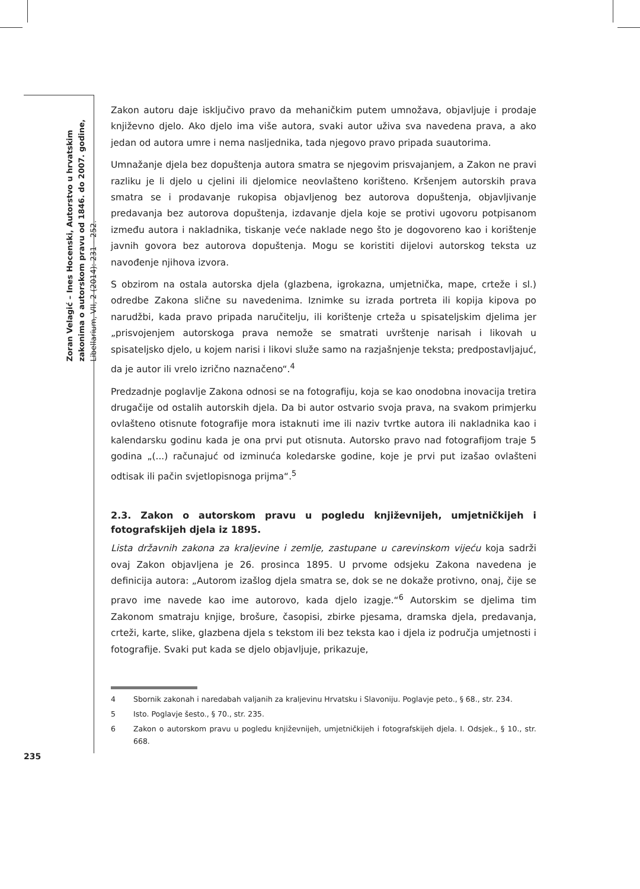Zoran Velagić – Ines Hocenski, Autorstvo u hrvatskim zakonima o autorskom pravu od 1846. do 2007. godine, Libellarium, VII, 2 (2014): 231 – 252.
235
Zakon autoru daje isključivo pravo da mehaničkim putem umnožava, objavljuje i prodaje književno djelo. Ako djelo ima više autora, svaki autor uživa sva navedena prava, a ako jedan od autora umre i nema nasljednika, tada njegovo pravo pripada suautorima.
Umnažanje djela bez dopuštenja autora smatra se njegovim prisvajanjem, a Zakon ne pravi razliku je li djelo u cjelini ili djelomice neovlašteno korišteno. Kršenjem autorskih prava smatra se i prodavanje rukopisa objavljenog bez autorova dopuštenja, objavljivanje predavanja bez autorova dopuštenja, izdavanje djela koje se protivi ugovoru potpisanom između autora i nakladnika, tiskanje veće naklade nego što je dogovoreno kao i korištenje javnih govora bez autorova dopuštenja. Mogu se koristiti dijelovi autorskog teksta uz navođenje njihova izvora.
S obzirom na ostala autorska djela (glazbena, igrokazna, umjetnička, mape, crteže i sl.) odredbe Zakona slične su navedenima. Iznimke su izrada portreta ili kopija kipova po narudžbi, kada pravo pripada naručitelju, ili korištenje crteža u spisateljskim djelima jer „prisvojenjem autorskoga prava nemože se smatrati uvrštenje narisah i likovah u spisateljsko djelo, u kojem narisi i likovi služe samo na razjašnjenje teksta; predpostavljajuć, da je autor ili vrelo izrično naznačeno“.<sup>4</sup>
Predzadnje poglavlje Zakona odnosi se na fotografiju, koja se kao onodobna inovacija tretira drugačije od ostalih autorskih djela. Da bi autor ostvario svoja prava, na svakom primjerku ovlašteno otisnute fotografije mora istaknuti ime ili naziv tvrtke autora ili nakladnika kao i kalendarsku godinu kada je ona prvi put otisnuta. Autorsko pravo nad fotografijom traje 5 godina „(...) računajuć od izminuća koledarske godine, koje je prvi put izašao ovlašteni odtisak ili pačin svjetlopisnoga prijma“.<sup>5</sup>
2.3. Zakon o autorskom pravu u pogledu književnijeh, umjetničkijeh i fotografskijeh djela iz 1895.
Lista državnih zakona za kraljevine i zemlje, zastupane u carevinskom vijeću koja sadrži ovaj Zakon objavljena je 26. prosinca 1895. U prvome odsjeku Zakona navedena je definicija autora: „Autorom izašlog djela smatra se, dok se ne dokaže protivno, onaj, čije se pravo ime navede kao ime autorovo, kada djelo izagje.“<sup>6</sup> Autorskim se djelima tim Zakonom smatraju knjige, brošure, časopisi, zbirke pjesama, dramska djela, predavanja, crteži, karte, slike, glazbena djela s tekstom ili bez teksta kao i djela iz područja umjetnosti i fotografije. Svaki put kada se djelo objavljuje, prikazuje,
4 Sbornik zakonah i naredabah valjanih za kraljevinu Hrvatsku i Slavoniju. Poglavje peto., § 68., str. 234.
5 Isto. Poglavje šesto., § 70., str. 235.
6 Zakon o autorskom pravu u pogledu književnijeh, umjetničkijeh i fotografskijeh djela. I. Odsjek., § 10., str. 668.